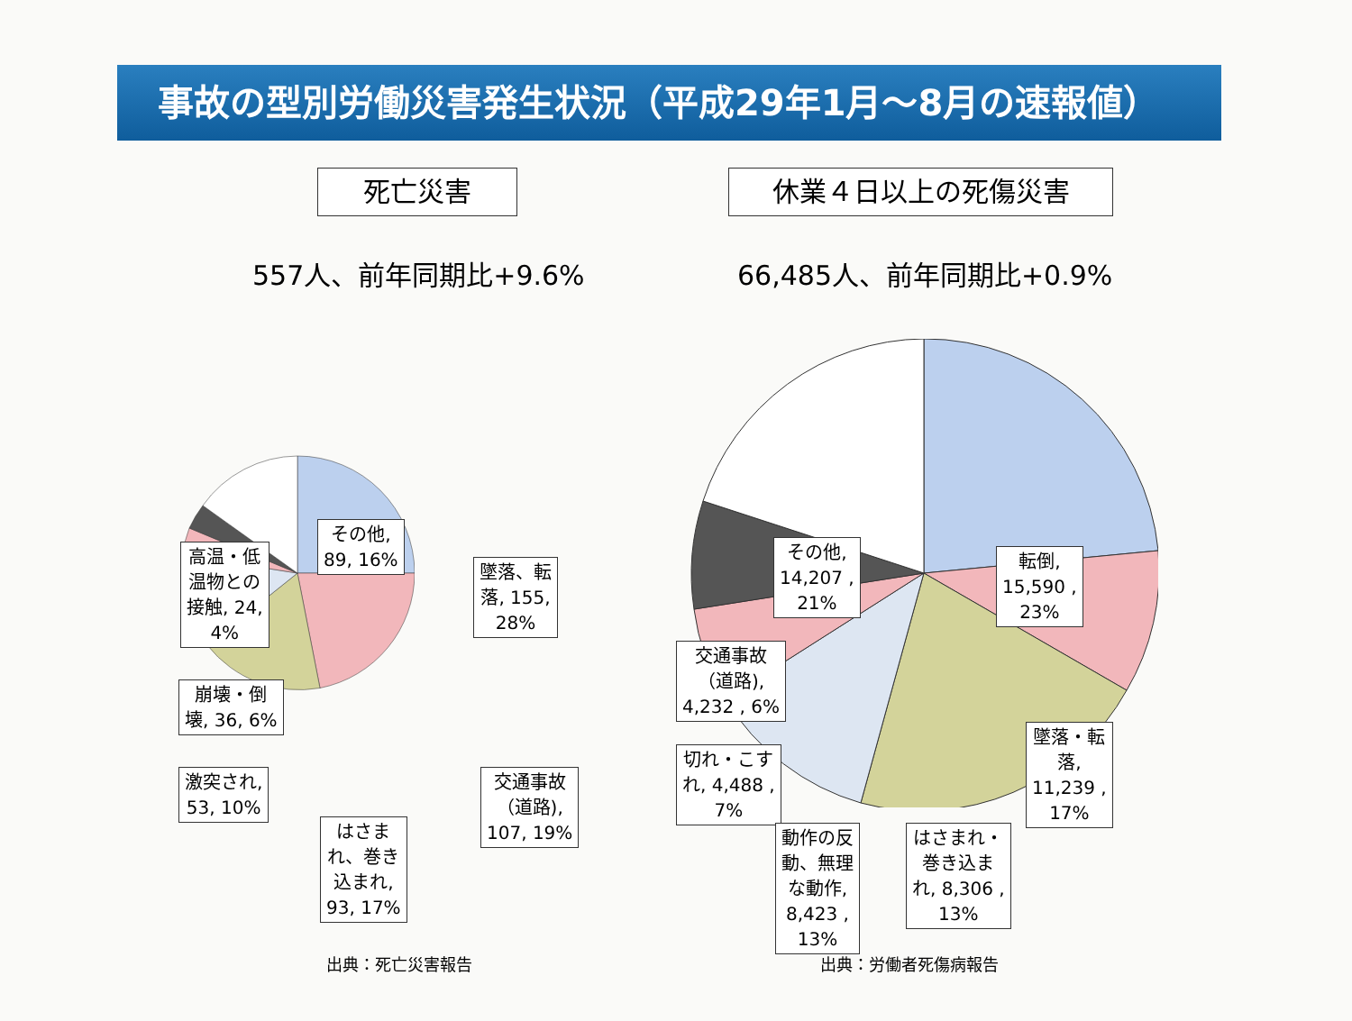事故の型別労働災害発生状況（平成29年1月～8月の速報値）
死亡災害
557人、前年同期比+9.6%
その他,
89, 16%
高温・低
温物との
接触, 24,
4%
墜落、転
落, 155,
28%
崩壊・倒
壊, 36, 6%
激突され,
53, 10%
交通事故
（道路),
107, 19%
はさま
れ、巻き
込まれ,
93, 17%
出典：死亡災害報告
休業４日以上の死傷災害
66,485人、前年同期比+0.9%
その他,
14,207 ,
21%
転倒,
15,590 ,
23%
交通事故
（道路),
4,232 , 6%
墜落・転
落,
11,239 ,
17%
切れ・こす
れ, 4,488 ,
7%
動作の反
動、無理
な動作,
8,423 ,
13%
はさまれ・
巻き込ま
れ, 8,306 ,
13%
出典：労働者死傷病報告